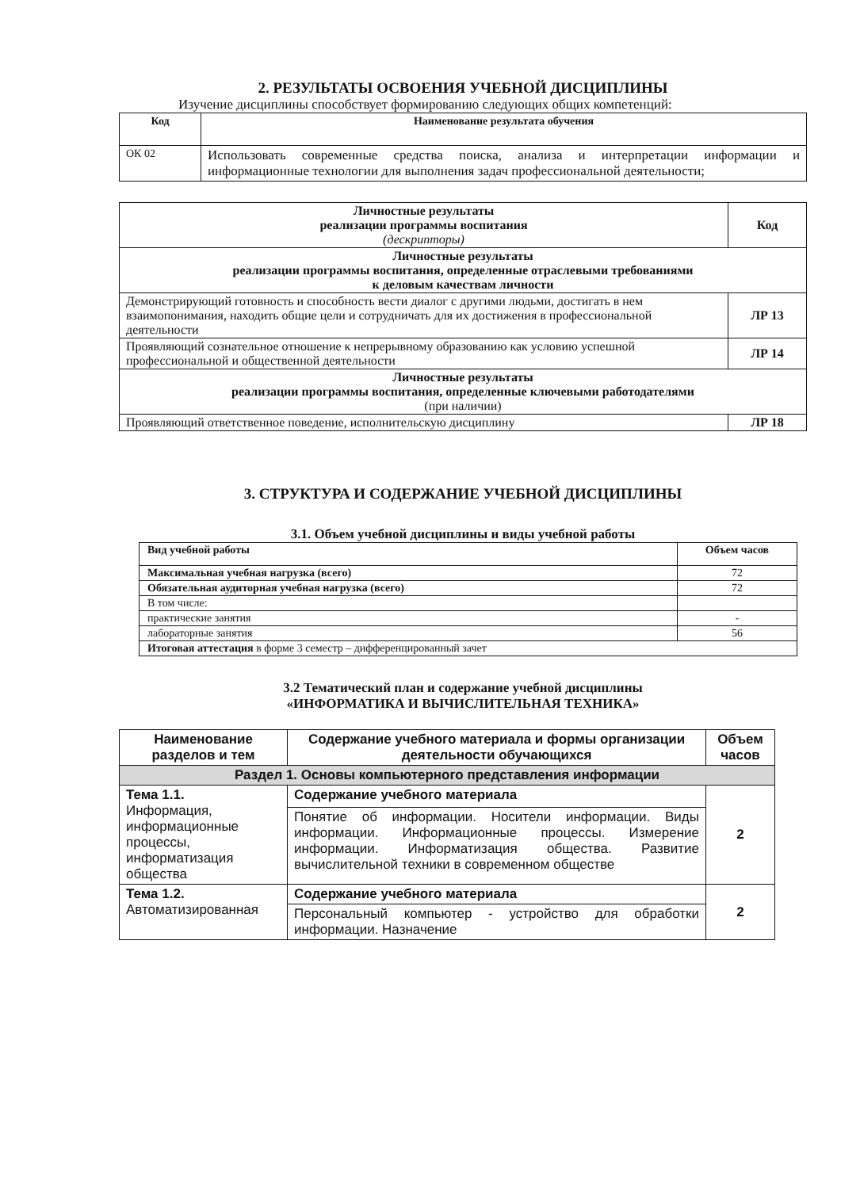2. РЕЗУЛЬТАТЫ ОСВОЕНИЯ УЧЕБНОЙ ДИСЦИПЛИНЫ
Изучение дисциплины способствует формированию следующих общих компетенций:
| Код | Наименование результата обучения |
| --- | --- |
| ОК 02 | Использовать современные средства поиска, анализа и интерпретации информации и информационные технологии для выполнения задач профессиональной деятельности; |
| Личностные результаты реализации программы воспитания (дескрипторы) | Код |
| --- | --- |
| Личностные результаты реализации программы воспитания, определенные отраслевыми требованиями к деловым качествам личности | |
| Демонстрирующий готовность и способность вести диалог с другими людьми, достигать в нем взаимопонимания, находить общие цели и сотрудничать для их достижения в профессиональной деятельности | ЛР 13 |
| Проявляющий сознательное отношение к непрерывному образованию как условию успешной профессиональной и общественной деятельности | ЛР 14 |
| Личностные результаты реализации программы воспитания, определенные ключевыми работодателями (при наличии) | |
| Проявляющий ответственное поведение, исполнительскую дисциплину | ЛР 18 |
3. СТРУКТУРА И СОДЕРЖАНИЕ УЧЕБНОЙ ДИСЦИПЛИНЫ
3.1. Объем учебной дисциплины и виды учебной работы
| Вид учебной работы | Объем часов |
| --- | --- |
| Максимальная учебная нагрузка (всего) | 72 |
| Обязательная аудиторная учебная нагрузка (всего) | 72 |
| В том числе: | |
| практические занятия | - |
| лабораторные занятия | 56 |
| Итоговая аттестация в форме 3 семестр – дифференцированный зачет | |
3.2 Тематический план и содержание учебной дисциплины
«ИНФОРМАТИКА И ВЫЧИСЛИТЕЛЬНАЯ ТЕХНИКА»
| Наименование разделов и тем | Содержание учебного материала и формы организации деятельности обучающихся | Объем часов |
| --- | --- | --- |
| Раздел 1. Основы компьютерного представления информации | | |
| Тема 1.1. Информация, информационные процессы, информатизация общества | Содержание учебного материала | 2 |
| | Понятие об информации. Носители информации. Виды информации. Информационные процессы. Измерение информации. Информатизация общества. Развитие вычислительной техники в современном обществе | |
| Тема 1.2. Автоматизированная | Содержание учебного материала | 2 |
| | Персональный компьютер - устройство для обработки информации. Назначение | |